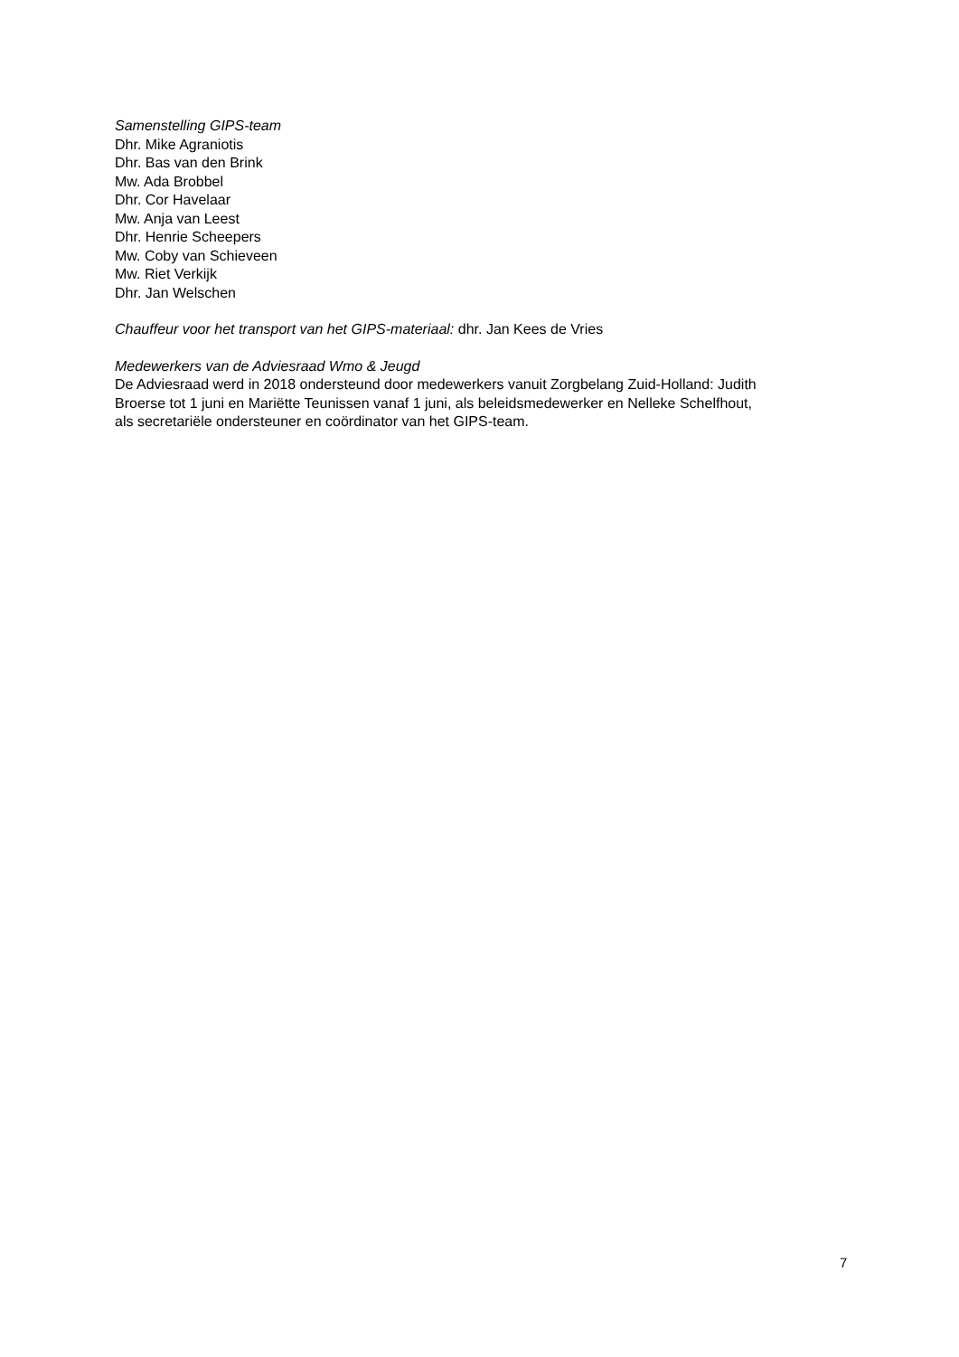Samenstelling GIPS-team
Dhr. Mike Agraniotis
Dhr. Bas van den Brink
Mw. Ada Brobbel
Dhr. Cor Havelaar
Mw. Anja van Leest
Dhr. Henrie Scheepers
Mw. Coby van Schieveen
Mw. Riet Verkijk
Dhr. Jan Welschen
Chauffeur voor het transport van het GIPS-materiaal: dhr. Jan Kees de Vries
Medewerkers van de Adviesraad Wmo & Jeugd
De Adviesraad werd in 2018 ondersteund door medewerkers vanuit Zorgbelang Zuid-Holland: Judith
Broerse tot 1 juni en Mariëtte Teunissen vanaf 1 juni, als beleidsmedewerker en Nelleke Schelfhout,
als secretariële ondersteuner en coördinator van het GIPS-team.
7